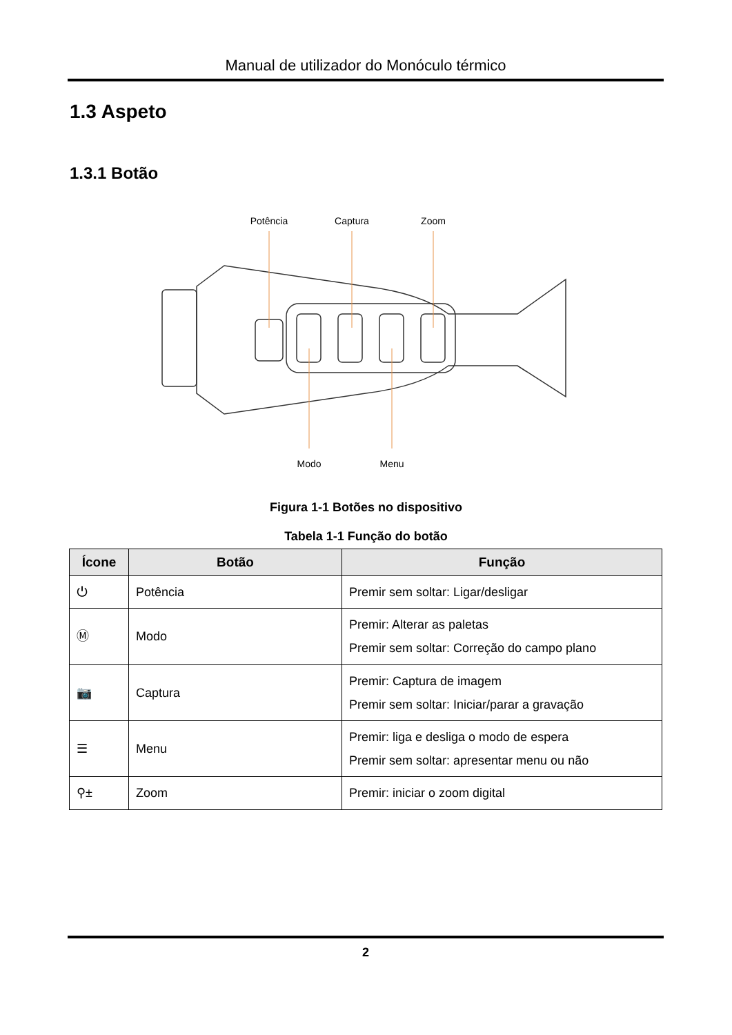Manual de utilizador do Monóculo térmico
1.3 Aspeto
1.3.1 Botão
Potência
Captura
Zoom
Modo
Menu
Figura 1-1 Botões no dispositivo
Tabela 1-1 Função do botão
| Ícone | Botão | Função |
| --- | --- | --- |
| ⏻ | Potência | Premir sem soltar: Ligar/desligar |
| Ⓜ | Modo | Premir: Alterar as paletas Premir sem soltar: Correção do campo plano |
| 📷 | Captura | Premir: Captura de imagem Premir sem soltar: Iniciar/parar a gravação |
| ☰ | Menu | Premir: liga e desliga o modo de espera Premir sem soltar: apresentar menu ou não |
| ⚲± | Zoom | Premir: iniciar o zoom digital |
2